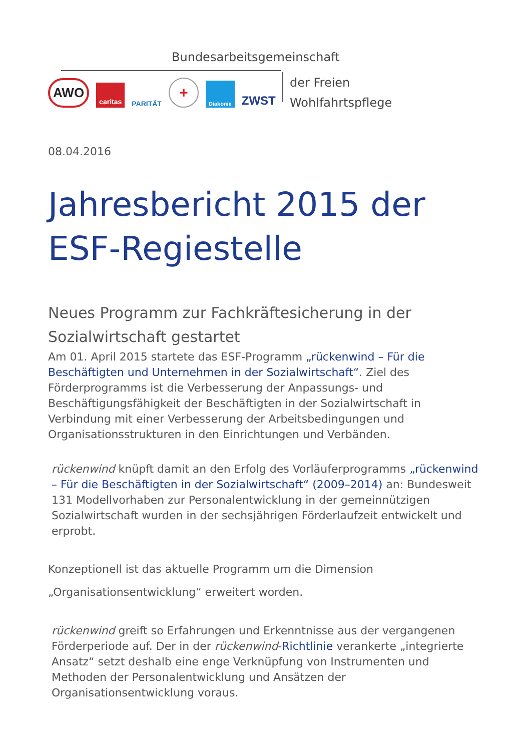Bundesarbeitsgemeinschaft
AWO caritas PARITÄT + Diakonie ZWST
der Freien
Wohlfahrtspflege
08.04.2016
Jahresbericht 2015 der ESF-Regiestelle
Neues Programm zur Fachkräftesicherung in der Sozialwirtschaft gestartet
Am 01. April 2015 startete das ESF-Programm „rückenwind – Für die Beschäftigten und Unternehmen in der Sozialwirtschaft“. Ziel des Förderprogramms ist die Verbesserung der Anpassungs- und Beschäftigungsfähigkeit der Beschäftigten in der Sozialwirtschaft in Verbindung mit einer Verbesserung der Arbeitsbedingungen und Organisationsstrukturen in den Einrichtungen und Verbänden.
rückenwind knüpft damit an den Erfolg des Vorläuferprogramms „rückenwind – Für die Beschäftigten in der Sozialwirtschaft“ (2009–2014) an: Bundesweit 131 Modellvorhaben zur Personalentwicklung in der gemeinnützigen Sozialwirtschaft wurden in der sechsjährigen Förderlaufzeit entwickelt und erprobt.
Konzeptionell ist das aktuelle Programm um die Dimension „Organisationsentwicklung“ erweitert worden.
rückenwind greift so Erfahrungen und Erkenntnisse aus der vergangenen Förderperiode auf. Der in der rückenwind-Richtlinie verankerte „integrierte Ansatz“ setzt deshalb eine enge Verknüpfung von Instrumenten und Methoden der Personalentwicklung und Ansätzen der Organisationsentwicklung voraus.